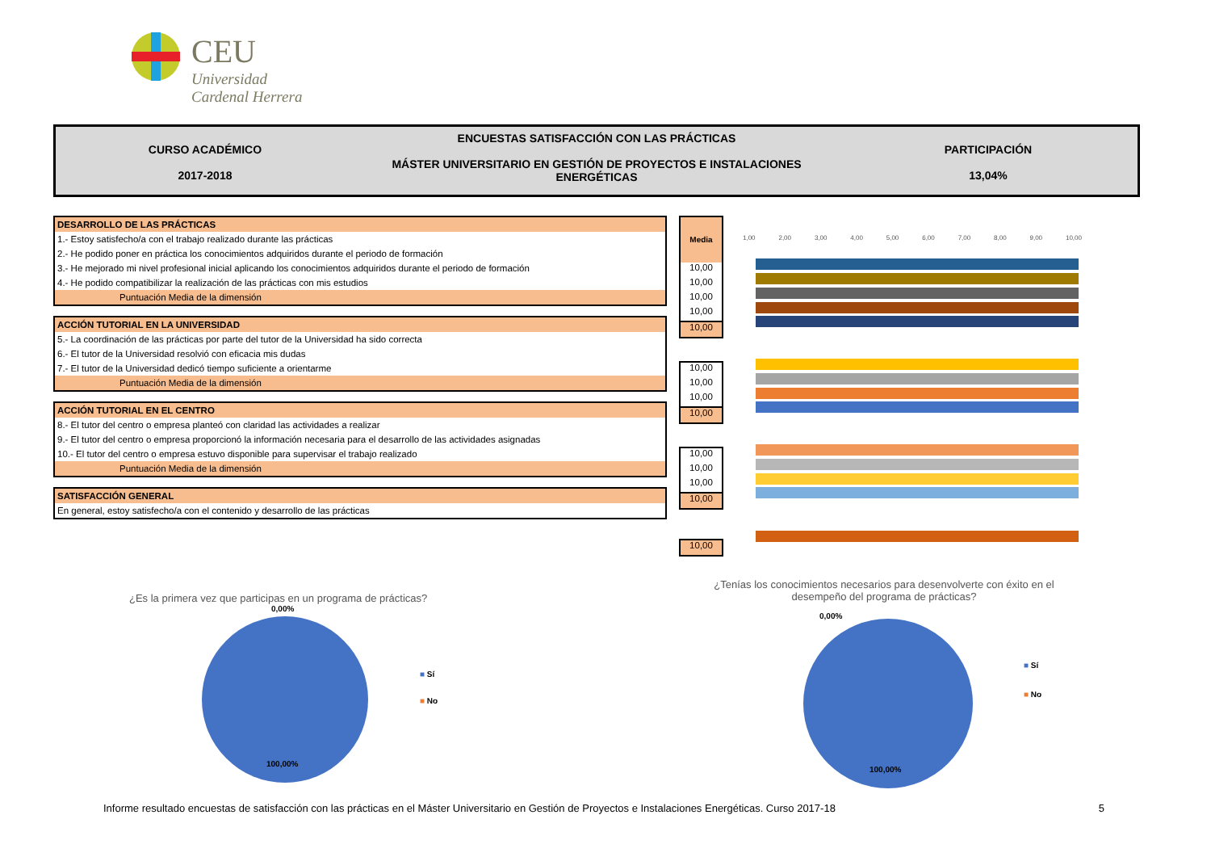CEU
Universidad
Cardenal Herrera
CURSO ACADÉMICO
2017-2018
ENCUESTAS SATISFACCIÓN CON LAS PRÁCTICAS
MÁSTER UNIVERSITARIO EN GESTIÓN DE PROYECTOS E INSTALACIONES ENERGÉTICAS
PARTICIPACIÓN
13,04%
| DESARROLLO DE LAS PRÁCTICAS |
| 1.- Estoy satisfecho/a con el trabajo realizado durante las prácticas |
| 2.- He podido poner en práctica los conocimientos adquiridos durante el periodo de formación |
| 3.- He mejorado mi nivel profesional inicial aplicando los conocimientos adquiridos durante el periodo de formación |
| 4.- He podido compatibilizar la realización de las prácticas con mis estudios |
| Puntuación Media de la dimensión |
| ACCIÓN TUTORIAL EN LA UNIVERSIDAD |
| 5.- La coordinación de las prácticas por parte del tutor de la Universidad ha sido correcta |
| 6.- El tutor de la Universidad resolvió con eficacia mis dudas |
| 7.- El tutor de la Universidad dedicó tiempo suficiente a orientarme |
| Puntuación Media de la dimensión |
| ACCIÓN TUTORIAL EN EL CENTRO |
| 8.- El tutor del centro o empresa planteó con claridad las actividades a realizar |
| 9.- El tutor del centro o empresa proporcionó la información necesaria para el desarrollo de las actividades asignadas |
| 10.- El tutor del centro o empresa estuvo disponible para supervisar el trabajo realizado |
| Puntuación Media de la dimensión |
| SATISFACCIÓN GENERAL |
| En general, estoy satisfecho/a con el contenido y desarrollo de las prácticas |
Media
10,00
10,00
10,00
10,00
10,00
10,00
10,00
10,00
10,00
10,00
10,00
10,00
10,00
10,00
1,00 2,00 3,00 4,00 5,00 6,00 7,00 8,00 9,00 10,00
¿Es la primera vez que participas en un programa de prácticas?
0,00%
100,00%
■ Sí
■ No
¿Tenías los conocimientos necesarios para desenvolverte con éxito en el desempeño del programa de prácticas?
0,00%
100,00%
■ Sí
■ No
Informe resultado encuestas de satisfacción con las prácticas en el Máster Universitario en Gestión de Proyectos e Instalaciones Energéticas. Curso 2017-18 5